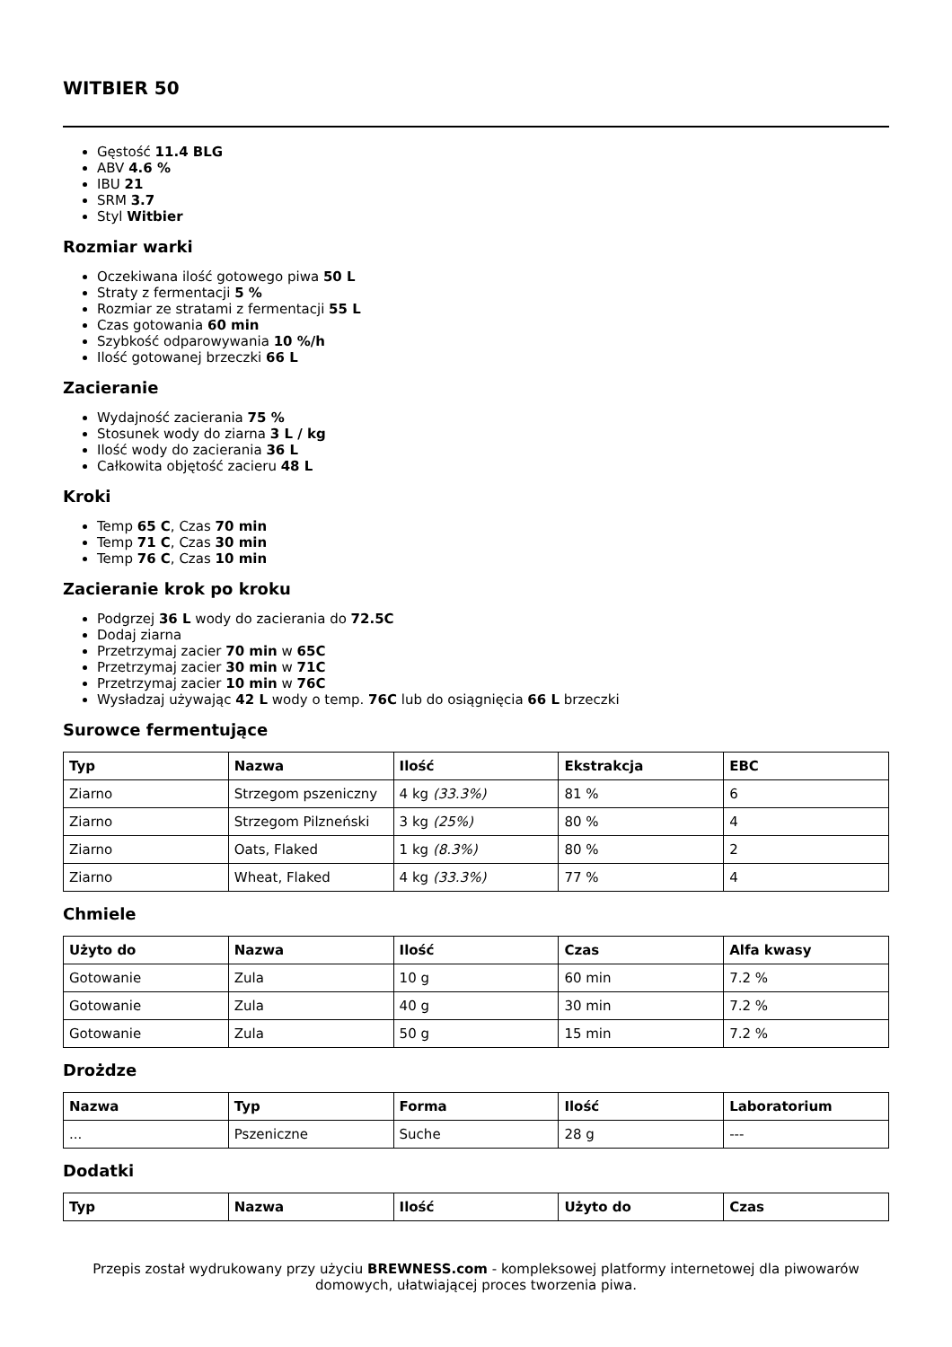WITBIER 50
Gęstość 11.4 BLG
ABV 4.6 %
IBU 21
SRM 3.7
Styl Witbier
Rozmiar warki
Oczekiwana ilość gotowego piwa 50 L
Straty z fermentacji 5 %
Rozmiar ze stratami z fermentacji 55 L
Czas gotowania 60 min
Szybkość odparowywania 10 %/h
Ilość gotowanej brzeczki 66 L
Zacieranie
Wydajność zacierania 75 %
Stosunek wody do ziarna 3 L / kg
Ilość wody do zacierania 36 L
Całkowita objętość zacieru 48 L
Kroki
Temp 65 C, Czas 70 min
Temp 71 C, Czas 30 min
Temp 76 C, Czas 10 min
Zacieranie krok po kroku
Podgrzej 36 L wody do zacierania do 72.5C
Dodaj ziarna
Przetrzymaj zacier 70 min w 65C
Przetrzymaj zacier 30 min w 71C
Przetrzymaj zacier 10 min w 76C
Wysładzaj używając 42 L wody o temp. 76C lub do osiągnięcia 66 L brzeczki
Surowce fermentujące
| Typ | Nazwa | Ilość | Ekstrakcja | EBC |
| --- | --- | --- | --- | --- |
| Ziarno | Strzegom pszeniczny | 4 kg (33.3%) | 81 % | 6 |
| Ziarno | Strzegom Pilzneński | 3 kg (25%) | 80 % | 4 |
| Ziarno | Oats, Flaked | 1 kg (8.3%) | 80 % | 2 |
| Ziarno | Wheat, Flaked | 4 kg (33.3%) | 77 % | 4 |
Chmiele
| Użyto do | Nazwa | Ilość | Czas | Alfa kwasy |
| --- | --- | --- | --- | --- |
| Gotowanie | Zula | 10 g | 60 min | 7.2 % |
| Gotowanie | Zula | 40 g | 30 min | 7.2 % |
| Gotowanie | Zula | 50 g | 15 min | 7.2 % |
Drożdze
| Nazwa | Typ | Forma | Ilość | Laboratorium |
| --- | --- | --- | --- | --- |
| ... | Pszeniczne | Suche | 28 g | --- |
Dodatki
| Typ | Nazwa | Ilość | Użyto do | Czas |
| --- | --- | --- | --- | --- |
Przepis został wydrukowany przy użyciu BREWNESS.com - kompleksowej platformy internetowej dla piwowarów domowych, ułatwiającej proces tworzenia piwa.